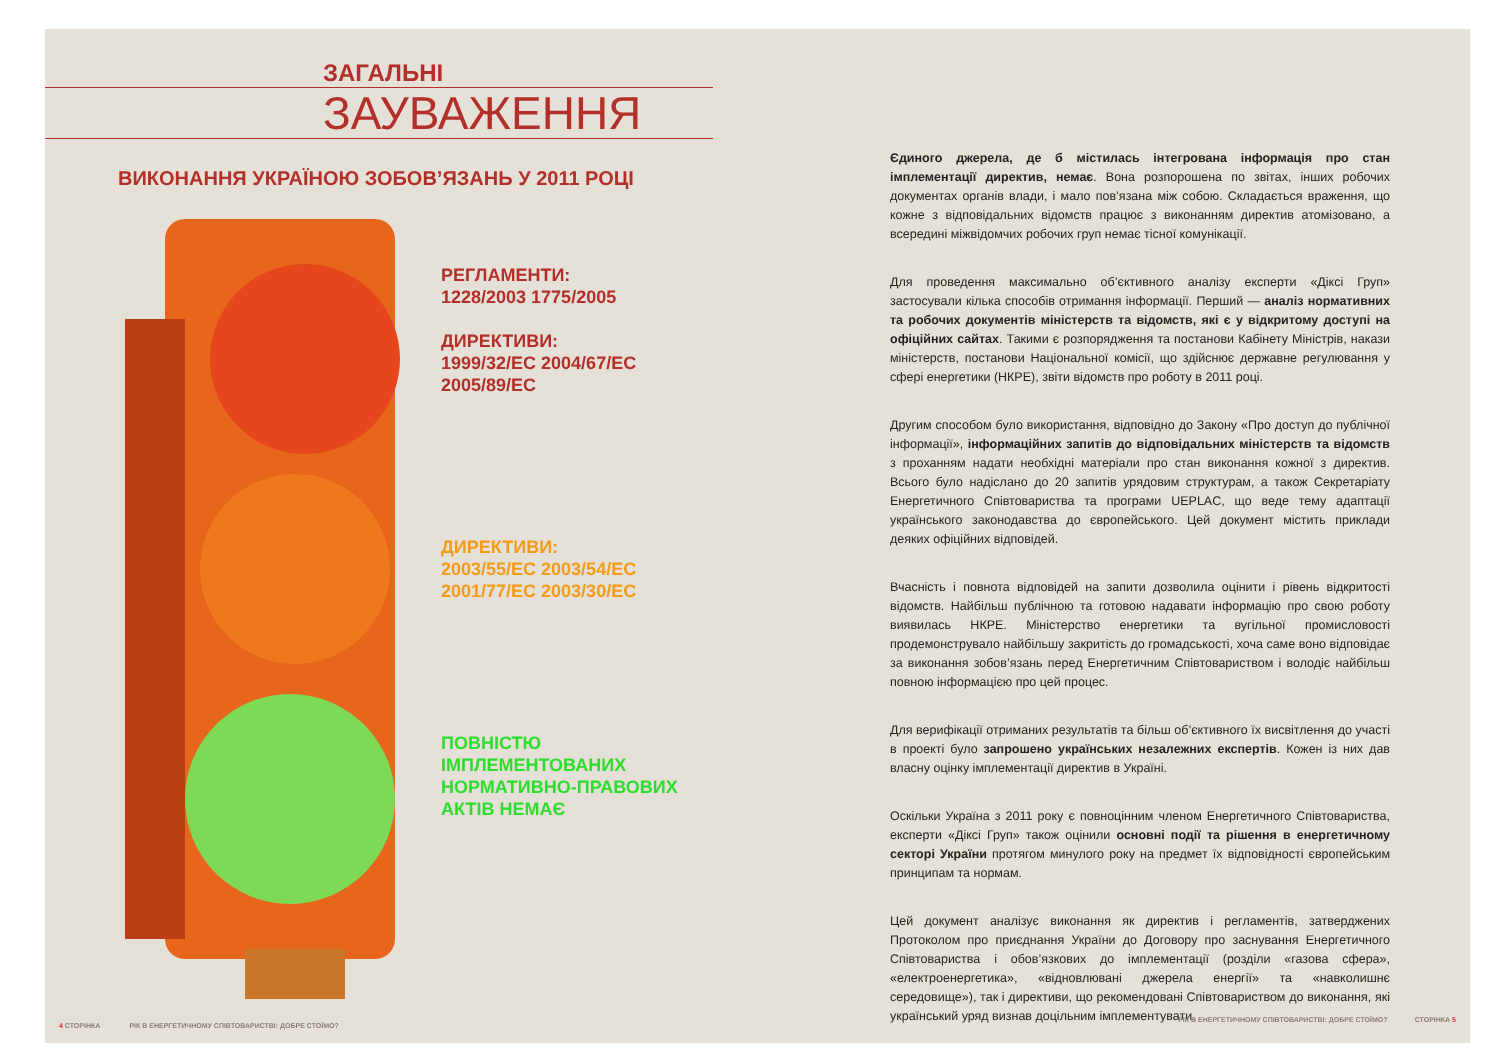ЗАГАЛЬНІ
ЗАУВАЖЕННЯ
ВИКОНАННЯ УКРАЇНОЮ ЗОБОВ’ЯЗАНЬ У 2011 РОЦІ
РЕГЛАМЕНТИ:
1228/2003 1775/2005
ДИРЕКТИВИ:
1999/32/ЕС 2004/67/ЕС
2005/89/ЕС
ДИРЕКТИВИ:
2003/55/ЕС 2003/54/ЕС
2001/77/ЕС 2003/30/ЕС
ПОВНІСТЮ
ІМПЛЕМЕНТОВАНИХ
НОРМАТИВНО-ПРАВОВИХ
АКТІВ НЕМАЄ
4 СТОРІНКА РІК В ЕНЕРГЕТИЧНОМУ СПІВТОВАРИСТВІ: ДОБРЕ СТОЇМО?
Єдиного джерела, де б містилась інтегрована інформація про стан імплементації директив, немає. Вона розпорошена по звітах, інших робочих документах органів влади, і мало пов’язана між собою. Складається враження, що кожне з відповідальних відомств працює з виконанням директив атомізовано, а всередині міжвідомчих робочих груп немає тісної комунікації.
Для проведення максимально об’єктивного аналізу експерти «Діксі Груп» застосували кілька способів отримання інформації. Перший — аналіз нормативних та робочих документів міністерств та відомств, які є у відкритому доступі на офіційних сайтах. Такими є розпорядження та постанови Кабінету Міністрів, накази міністерств, постанови Національної комісії, що здійснює державне регулювання у сфері енергетики (НКРЕ), звіти відомств про роботу в 2011 році.
Другим способом було використання, відповідно до Закону «Про доступ до публічної інформації», інформаційних запитів до відповідальних міністерств та відомств з проханням надати необхідні матеріали про стан виконання кожної з директив. Всього було надіслано до 20 запитів урядовим структурам, а також Секретаріату Енергетичного Співтовариства та програми UEPLAC, що веде тему адаптації українського законодавства до європейського. Цей документ містить приклади деяких офіційних відповідей.
Вчасність і повнота відповідей на запити дозволила оцінити і рівень відкритості відомств. Найбільш публічною та готовою надавати інформацію про свою роботу виявилась НКРЕ. Міністерство енергетики та вугільної промисловості продемонструвало найбільшу закритість до громадськості, хоча саме воно відповідає за виконання зобов’язань перед Енергетичним Співтовариством і володіє найбільш повною інформацією про цей процес.
Для верифікації отриманих результатів та більш об’єктивного їх висвітлення до участі в проекті було запрошено українських незалежних експертів. Кожен із них дав власну оцінку імплементації директив в Україні.
Оскільки Україна з 2011 року є повноцінним членом Енергетичного Співтовариства, експерти «Діксі Груп» також оцінили основні події та рішення в енергетичному секторі України протягом минулого року на предмет їх відповідності європейським принципам та нормам.
Цей документ аналізує виконання як директив і регламентів, затверджених Протоколом про приєднання України до Договору про заснування Енергетичного Співтовариства і обов’язкових до імплементації (розділи «газова сфера», «електроенергетика», «відновлювані джерела енергії» та «навколишнє середовище»), так і директиви, що рекомендовані Співтовариством до виконання, які український уряд визнав доцільним імплементувати.
РІК В ЕНЕРГЕТИЧНОМУ СПІВТОВАРИСТВІ: ДОБРЕ СТОЇМО? СТОРІНКА 5